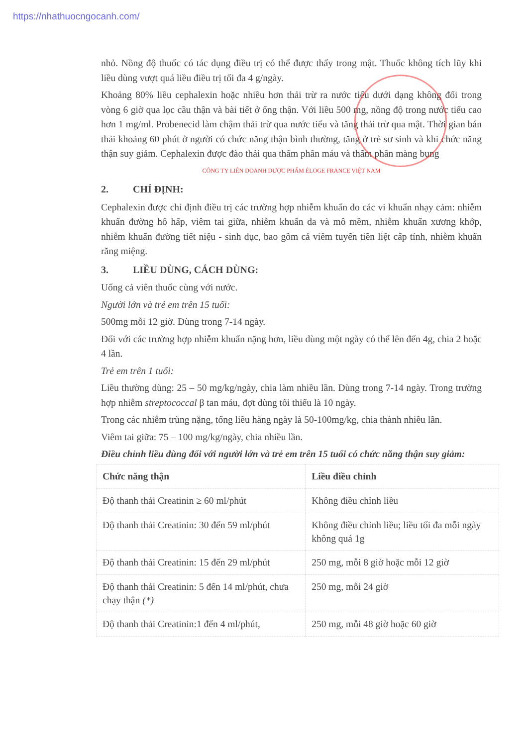https://nhathuocngocanh.com/
nhỏ. Nồng độ thuốc có tác dụng điều trị có thể được thấy trong mật. Thuốc không tích lũy khi liều dùng vượt quá liều điều trị tối đa 4 g/ngày.
Khoảng 80% liều cephalexin hoặc nhiều hơn thải trừ ra nước tiểu dưới dạng không đổi trong vòng 6 giờ qua lọc cầu thận và bài tiết ở ống thận. Với liều 500 mg, nồng độ trong nước tiểu cao hơn 1 mg/ml. Probenecid làm chậm thải trừ qua nước tiểu và tăng thải trừ qua mật. Thời gian bán thải khoảng 60 phút ở người có chức năng thận bình thường, tăng ở trẻ sơ sinh và khi chức năng thận suy giảm. Cephalexin được đào thải qua thẩm phân máu và thẩm phân màng bụng
CÔNG TY LIÊN DOANH DƯỢC PHẨM ÉLOGE FRANCE VIỆT NAM
2. CHỈ ĐỊNH:
Cephalexin được chỉ định điều trị các trường hợp nhiễm khuẩn do các vi khuẩn nhạy cảm: nhiễm khuẩn đường hô hấp, viêm tai giữa, nhiễm khuẩn da và mô mềm, nhiễm khuẩn xương khớp, nhiễm khuẩn đường tiết niệu - sinh dục, bao gồm cả viêm tuyến tiền liệt cấp tính, nhiễm khuẩn răng miệng.
3. LIỀU DÙNG, CÁCH DÙNG:
Uống cả viên thuốc cùng với nước.
Người lớn và trẻ em trên 15 tuổi:
500mg mỗi 12 giờ. Dùng trong 7-14 ngày.
Đối với các trường hợp nhiễm khuẩn nặng hơn, liều dùng một ngày có thể lên đến 4g, chia 2 hoặc 4 lần.
Trẻ em trên 1 tuổi:
Liều thường dùng: 25 – 50 mg/kg/ngày, chia làm nhiều lần. Dùng trong 7-14 ngày. Trong trường hợp nhiễm streptococcal β tan máu, đợt dùng tối thiểu là 10 ngày.
Trong các nhiễm trùng nặng, tổng liều hàng ngày là 50-100mg/kg, chia thành nhiều lần.
Viêm tai giữa: 75 – 100 mg/kg/ngày, chia nhiều lần.
Điều chỉnh liều dùng đối với người lớn và trẻ em trên 15 tuổi có chức năng thận suy giảm:
| Chức năng thận | Liều điều chỉnh |
| --- | --- |
| Độ thanh thải Creatinin ≥ 60 ml/phút | Không điều chỉnh liều |
| Độ thanh thải Creatinin: 30 đến 59 ml/phút | Không điều chỉnh liều; liều tối đa mỗi ngày không quá 1g |
| Độ thanh thải Creatinin: 15 đến 29 ml/phút | 250 mg, mỗi 8 giờ hoặc mỗi 12 giờ |
| Độ thanh thải Creatinin: 5 đến 14 ml/phút, chưa chạy thận (*) | 250 mg, mỗi 24 giờ |
| Độ thanh thải Creatinin:1 đến 4 ml/phút, | 250 mg, mỗi 48 giờ hoặc 60 giờ |